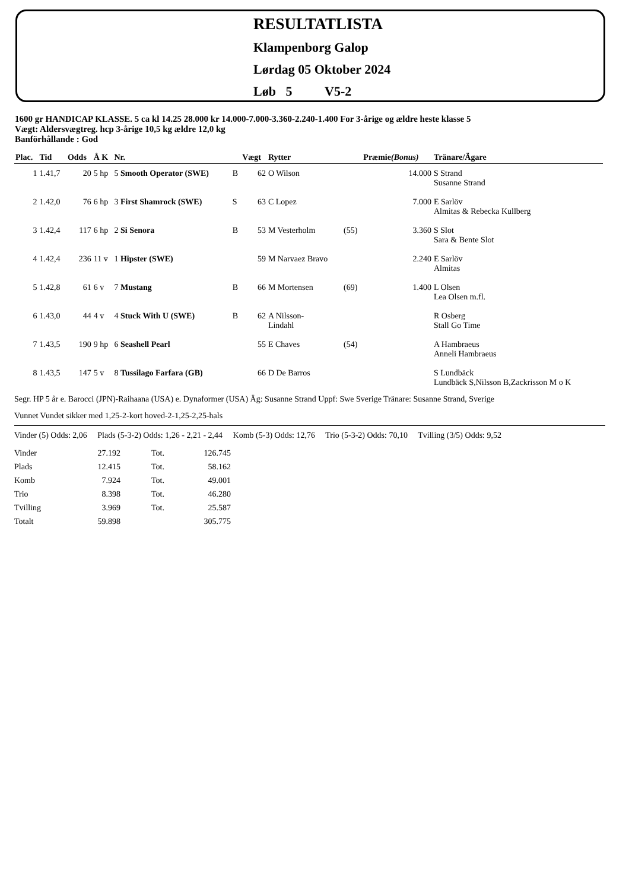RESULTATLISTA
Klampenborg Galop
Lørdag 05 Oktober 2024
Løb 5 V5-2
1600 gr HANDICAP KLASSE. 5 ca kl 14.25 28.000 kr 14.000-7.000-3.360-2.240-1.400 For 3-årige og ældre heste klasse 5
Vægt: Aldersvægtreg. hcp 3-årige 10,5 kg ældre 12,0 kg
Banförhållande : God
| Plac. | Tid | Odds | Å K | Nr. | | Vægt | Rytter | | Præmie (Bonus) | Tränare/Ägare |
| --- | --- | --- | --- | --- | --- | --- | --- | --- | --- | --- |
| 1 | 1.41,7 | 20 | 5 hp | 5 Smooth Operator (SWE) | B | 62 | O Wilson | | 14.000 | S Strand Susanne Strand |
| 2 | 1.42,0 | 76 | 6 hp | 3 First Shamrock (SWE) | S | 63 | C Lopez | | 7.000 | E Sarlöv Almitas & Rebecka Kullberg |
| 3 | 1.42,4 | 117 | 6 hp | 2 Si Senora | B | 53 | M Vesterholm | (55) | 3.360 | S Slot Sara & Bente Slot |
| 4 | 1.42,4 | 236 | 11 v | 1 Hipster (SWE) | | 59 | M Narvaez Bravo | | 2.240 | E Sarlöv Almitas |
| 5 | 1.42,8 | 61 | 6 v | 7 Mustang | B | 66 | M Mortensen | (69) | 1.400 | L Olsen Lea Olsen m.fl. |
| 6 | 1.43,0 | 44 | 4 v | 4 Stuck With U (SWE) | B | 62 | A Nilsson- Lindahl | | | R Osberg Stall Go Time |
| 7 | 1.43,5 | 190 | 9 hp | 6 Seashell Pearl | | 55 | E Chaves | (54) | | A Hambraeus Anneli Hambraeus |
| 8 | 1.43,5 | 147 | 5 v | 8 Tussilago Farfara (GB) | | 66 | D De Barros | | | S Lundbäck Lundbäck S,Nilsson B,Zackrisson M o K |
Segr. HP 5 år e. Barocci (JPN)-Raihaana (USA) e. Dynaformer (USA) Äg: Susanne Strand Uppf: Swe Sverige Tränare: Susanne Strand, Sverige
Vunnet Vundet sikker med 1,25-2-kort hoved-2-1,25-2,25-hals
Vinder (5) Odds: 2,06 Plads (5-3-2) Odds: 1,26 - 2,21 - 2,44 Komb (5-3) Odds: 12,76 Trio (5-3-2) Odds: 70,10 Tvilling (3/5) Odds: 9,52
| Vinder | 27.192 | Tot. | 126.745 |
| Plads | 12.415 | Tot. | 58.162 |
| Komb | 7.924 | Tot. | 49.001 |
| Trio | 8.398 | Tot. | 46.280 |
| Tvilling | 3.969 | Tot. | 25.587 |
| Totalt | 59.898 | | 305.775 |